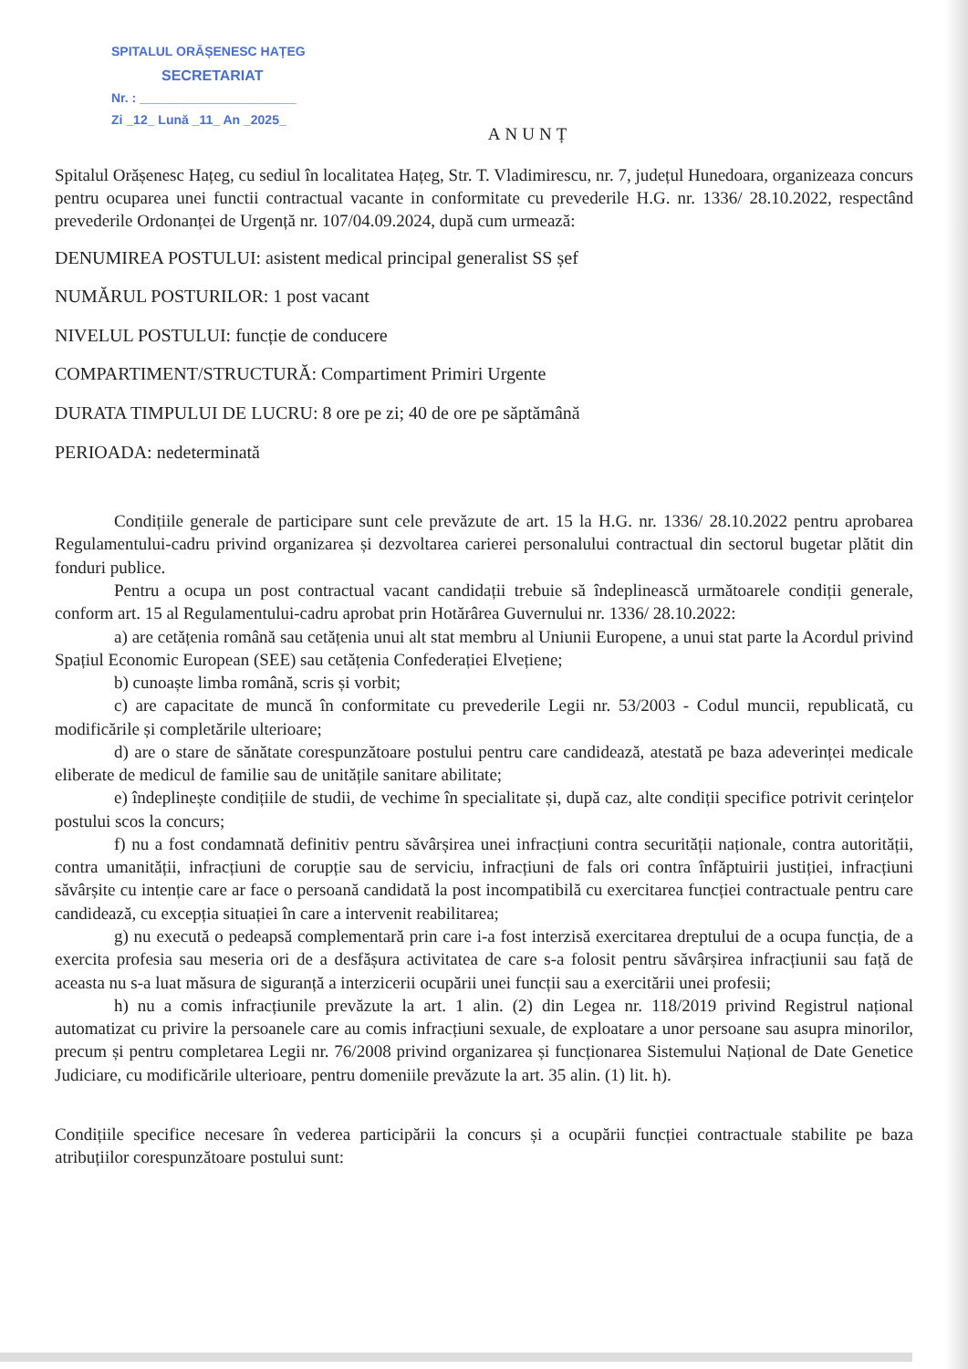SPITALUL ORĂȘENESC HAȚEG
SECRETARIAT
Nr. : ______________________
Zi _12_ Lună _11_ An _2025_
ANUNȚ
Spitalul Orășenesc Hațeg, cu sediul în localitatea Hațeg, Str. T. Vladimirescu, nr. 7, județul Hunedoara, organizeaza concurs pentru ocuparea unei functii contractual vacante in conformitate cu prevederile H.G. nr. 1336/ 28.10.2022, respectând prevederile Ordonanței de Urgență nr. 107/04.09.2024, după cum urmează:
DENUMIREA POSTULUI: asistent medical principal generalist SS șef
NUMĂRUL POSTURILOR: 1 post vacant
NIVELUL POSTULUI: funcție de conducere
COMPARTIMENT/STRUCTURĂ: Compartiment Primiri Urgente
DURATA TIMPULUI DE LUCRU: 8 ore pe zi; 40 de ore pe săptămână
PERIOADA: nedeterminată
Condițiile generale de participare sunt cele prevăzute de art. 15 la H.G. nr. 1336/ 28.10.2022 pentru aprobarea Regulamentului-cadru privind organizarea și dezvoltarea carierei personalului contractual din sectorul bugetar plătit din fonduri publice.
Pentru a ocupa un post contractual vacant candidații trebuie să îndeplinească următoarele condiții generale, conform art. 15 al Regulamentului-cadru aprobat prin Hotărârea Guvernului nr. 1336/ 28.10.2022:
a) are cetățenia română sau cetățenia unui alt stat membru al Uniunii Europene, a unui stat parte la Acordul privind Spațiul Economic European (SEE) sau cetățenia Confederației Elvețiene;
b) cunoaște limba română, scris și vorbit;
c) are capacitate de muncă în conformitate cu prevederile Legii nr. 53/2003 - Codul muncii, republicată, cu modificările și completările ulterioare;
d) are o stare de sănătate corespunzătoare postului pentru care candidează, atestată pe baza adeverinței medicale eliberate de medicul de familie sau de unitățile sanitare abilitate;
e) îndeplinește condițiile de studii, de vechime în specialitate și, după caz, alte condiții specifice potrivit cerințelor postului scos la concurs;
f) nu a fost condamnată definitiv pentru săvârșirea unei infracțiuni contra securității naționale, contra autorității, contra umanității, infracțiuni de corupție sau de serviciu, infracțiuni de fals ori contra înfăptuirii justiției, infracțiuni săvârșite cu intenție care ar face o persoană candidată la post incompatibilă cu exercitarea funcției contractuale pentru care candidează, cu excepția situației în care a intervenit reabilitarea;
g) nu execută o pedeapsă complementară prin care i-a fost interzisă exercitarea dreptului de a ocupa funcția, de a exercita profesia sau meseria ori de a desfășura activitatea de care s-a folosit pentru săvârșirea infracțiunii sau față de aceasta nu s-a luat măsura de siguranță a interzicerii ocupării unei funcții sau a exercitării unei profesii;
h) nu a comis infracțiunile prevăzute la art. 1 alin. (2) din Legea nr. 118/2019 privind Registrul național automatizat cu privire la persoanele care au comis infracțiuni sexuale, de exploatare a unor persoane sau asupra minorilor, precum și pentru completarea Legii nr. 76/2008 privind organizarea și funcționarea Sistemului Național de Date Genetice Judiciare, cu modificările ulterioare, pentru domeniile prevăzute la art. 35 alin. (1) lit. h).
Condițiile specifice necesare în vederea participării la concurs și a ocupării funcției contractuale stabilite pe baza atribuțiilor corespunzătoare postului sunt: